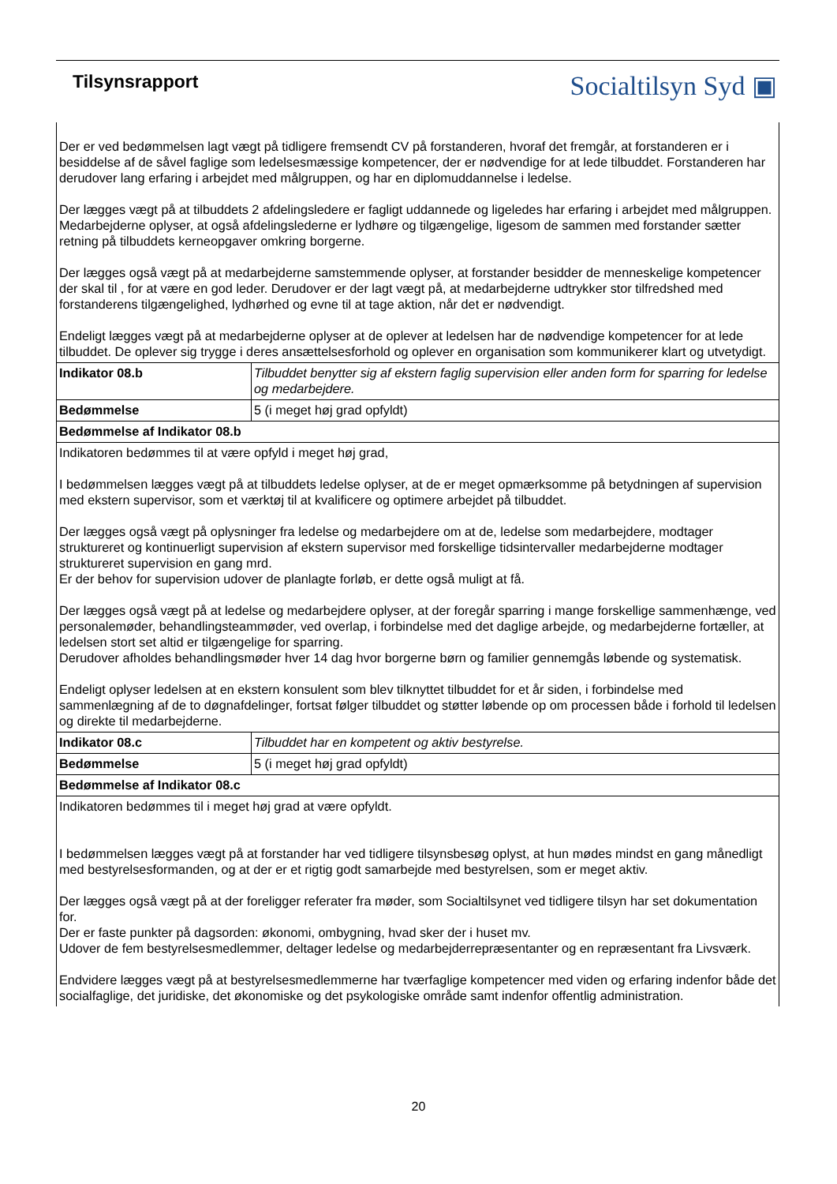Tilsynsrapport
Socialtilsyn Syd ▣
| Der er ved bedømmelsen lagt vægt på tidligere fremsendt CV på forstanderen, hvoraf det fremgår, at forstanderen er i besiddelse af de såvel faglige som ledelsesmæssige kompetencer, der er nødvendige for at lede tilbuddet. Forstanderen har derudover lang erfaring i arbejdet med målgruppen, og har en diplomuddannelse i ledelse. Der lægges vægt på at tilbuddets 2 afdelingsledere er fagligt uddannede og ligeledes har erfaring i arbejdet med målgruppen. Medarbejderne oplyser, at også afdelingslederne er lydhøre og tilgængelige, ligesom de sammen med forstander sætter retning på tilbuddets kerneopgaver omkring borgerne. Der lægges også vægt på at medarbejderne samstemmende oplyser, at forstander besidder de menneskelige kompetencer der skal til , for at være en god leder. Derudover er der lagt vægt på, at medarbejderne udtrykker stor tilfredshed med forstanderens tilgængelighed, lydhørhed og evne til at tage aktion, når det er nødvendigt. Endeligt lægges vægt på at medarbejderne oplyser at de oplever at ledelsen har de nødvendige kompetencer for at lede tilbuddet. De oplever sig trygge i deres ansættelsesforhold og oplever en organisation som kommunikerer klart og utvetydigt. | |
| Indikator 08.b | Tilbuddet benytter sig af ekstern faglig supervision eller anden form for sparring for ledelse og medarbejdere. |
| Bedømmelse | 5 (i meget høj grad opfyldt) |
| Bedømmelse af Indikator 08.b | |
| Indikatoren bedømmes til at være opfyld i meget høj grad, I bedømmelsen lægges vægt på at tilbuddets ledelse oplyser, at de er meget opmærksomme på betydningen af supervision med ekstern supervisor, som et værktøj til at kvalificere og optimere arbejdet på tilbuddet. Der lægges også vægt på oplysninger fra ledelse og medarbejdere om at de, ledelse som medarbejdere, modtager struktureret og kontinuerligt supervision af ekstern supervisor med forskellige tidsintervaller medarbejderne modtager struktureret supervision en gang mrd. Er der behov for supervision udover de planlagte forløb, er dette også muligt at få. Der lægges også vægt på at ledelse og medarbejdere oplyser, at der foregår sparring i mange forskellige sammenhænge, ved personalemøder, behandlingsteammøder, ved overlap, i forbindelse med det daglige arbejde, og medarbejderne fortæller, at ledelsen stort set altid er tilgængelige for sparring. Derudover afholdes behandlingsmøder hver 14 dag hvor borgerne børn og familier gennemgås løbende og systematisk. Endeligt oplyser ledelsen at en ekstern konsulent som blev tilknyttet tilbuddet for et år siden, i forbindelse med sammenlægning af de to døgnafdelinger, fortsat følger tilbuddet og støtter løbende op om processen både i forhold til ledelsen og direkte til medarbejderne. | |
| Indikator 08.c | Tilbuddet har en kompetent og aktiv bestyrelse. |
| Bedømmelse | 5 (i meget høj grad opfyldt) |
| Bedømmelse af Indikator 08.c | |
| Indikatoren bedømmes til i meget høj grad at være opfyldt. I bedømmelsen lægges vægt på at forstander har ved tidligere tilsynsbesøg oplyst, at hun mødes mindst en gang månedligt med bestyrelsesformanden, og at der er et rigtig godt samarbejde med bestyrelsen, som er meget aktiv. Der lægges også vægt på at der foreligger referater fra møder, som Socialtilsynet ved tidligere tilsyn har set dokumentation for. Der er faste punkter på dagsorden: økonomi, ombygning, hvad sker der i huset mv. Udover de fem bestyrelsesmedlemmer, deltager ledelse og medarbejderrepræsentanter og en repræsentant fra Livsværk. Endvidere lægges vægt på at bestyrelsesmedlemmerne har tværfaglige kompetencer med viden og erfaring indenfor både det socialfaglige, det juridiske, det økonomiske og det psykologiske område samt indenfor offentlig administration. | |
20